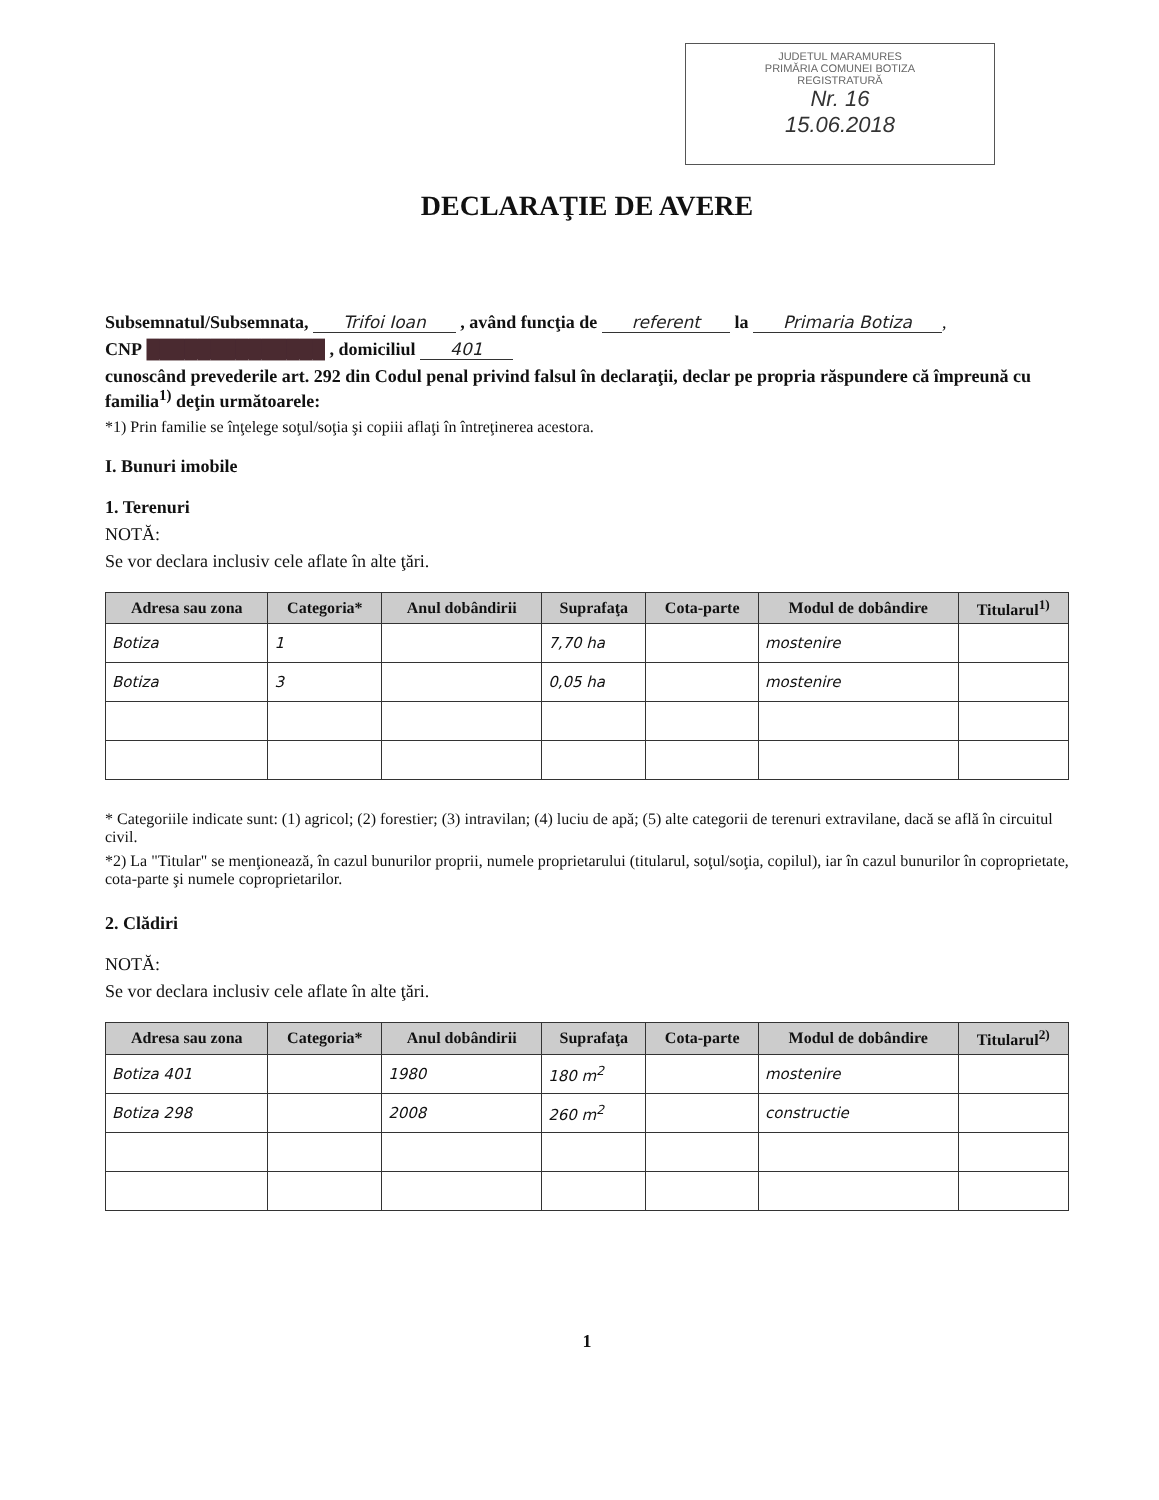JUDETUL MARAMURES
PRIMĂRIA COMUNEI BOTIZA
REGISTRATURĂ
Nr. 16
15.06.2018
DECLARAŢIE DE AVERE
Subsemnatul/Subsemnata, Trifoi Ioan , având funcţia de referent la Primaria Botiza,
CNP ██████████████ , domiciliul 401
cunoscând prevederile art. 292 din Codul penal privind falsul în declaraţii, declar pe propria răspundere că împreună cu familia<sup>1)</sup> deţin următoarele:
*1) Prin familie se înţelege soţul/soţia şi copiii aflaţi în întreţinerea acestora.
I. Bunuri imobile
1. Terenuri
NOTĂ:
Se vor declara inclusiv cele aflate în alte ţări.
| Adresa sau zona | Categoria* | Anul dobândirii | Suprafaţa | Cota-parte | Modul de dobândire | Titularul<sup>1)</sup> |
| --- | --- | --- | --- | --- | --- | --- |
| Botiza | 1 | | 7,70 ha | | mostenire | |
| Botiza | 3 | | 0,05 ha | | mostenire | |
* Categoriile indicate sunt: (1) agricol; (2) forestier; (3) intravilan; (4) luciu de apă; (5) alte categorii de terenuri extravilane, dacă se află în circuitul civil.
*2) La "Titular" se menţionează, în cazul bunurilor proprii, numele proprietarului (titularul, soţul/soţia, copilul), iar în cazul bunurilor în coproprietate, cota-parte şi numele coproprietarilor.
2. Clădiri
NOTĂ:
Se vor declara inclusiv cele aflate în alte ţări.
| Adresa sau zona | Categoria* | Anul dobândirii | Suprafaţa | Cota-parte | Modul de dobândire | Titularul<sup>2)</sup> |
| --- | --- | --- | --- | --- | --- | --- |
| Botiza 401 | | 1980 | 180 m<sup>2</sup> | | mostenire | |
| Botiza 298 | | 2008 | 260 m<sup>2</sup> | | constructie | |
1